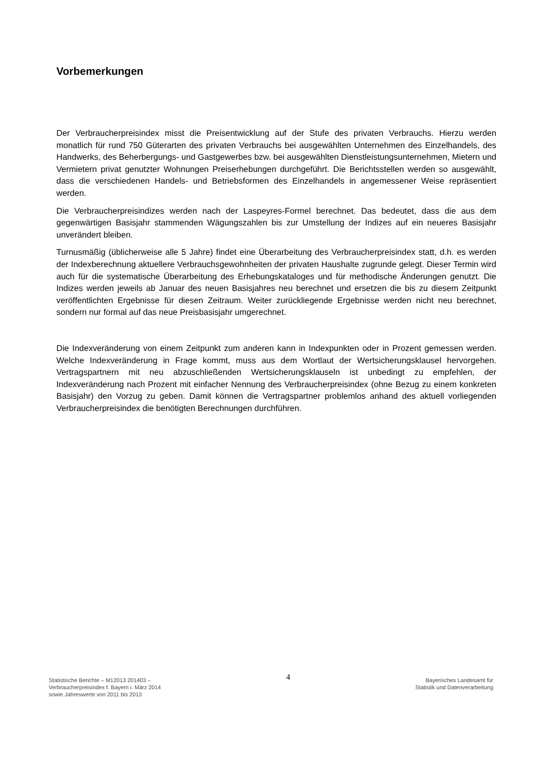Vorbemerkungen
Der Verbraucherpreisindex misst die Preisentwicklung auf der Stufe des privaten Verbrauchs. Hierzu werden monatlich für rund 750 Güterarten des privaten Verbrauchs bei ausgewählten Unternehmen des Einzelhandels, des Handwerks, des Beherbergungs- und Gastgewerbes bzw. bei ausgewählten Dienstleistungsunternehmen, Mietern und Vermietern privat genutzter Wohnungen Preiserhebungen durchgeführt. Die Berichtsstellen werden so ausgewählt, dass die verschiedenen Handels- und Betriebsformen des Einzelhandels in angemessener Weise repräsentiert werden.
Die Verbraucherpreisindizes werden nach der Laspeyres-Formel berechnet. Das bedeutet, dass die aus dem gegenwärtigen Basisjahr stammenden Wägungszahlen bis zur Umstellung der Indizes auf ein neueres Basisjahr unverändert bleiben.
Turnusmäßig (üblicherweise alle 5 Jahre) findet eine Überarbeitung des Verbraucherpreisindex statt, d.h. es werden der Indexberechnung aktuellere Verbrauchsgewohnheiten der privaten Haushalte zugrunde gelegt. Dieser Termin wird auch für die systematische Überarbeitung des Erhebungskataloges und für methodische Änderungen genutzt. Die Indizes werden jeweils ab Januar des neuen Basisjahres neu berechnet und ersetzen die bis zu diesem Zeitpunkt veröffentlichten Ergebnisse für diesen Zeitraum. Weiter zurückliegende Ergebnisse werden nicht neu berechnet, sondern nur formal auf das neue Preisbasisjahr umgerechnet.
Die Indexveränderung von einem Zeitpunkt zum anderen kann in Indexpunkten oder in Prozent gemessen werden. Welche Indexveränderung in Frage kommt, muss aus dem Wortlaut der Wertsicherungsklausel hervorgehen. Vertragspartnern mit neu abzuschließenden Wertsicherungsklauseln ist unbedingt zu empfehlen, der Indexveränderung nach Prozent mit einfacher Nennung des Verbraucherpreisindex (ohne Bezug zu einem konkreten Basisjahr) den Vorzug zu geben. Damit können die Vertragspartner problemlos anhand des aktuell vorliegenden Verbraucherpreisindex die benötigten Berechnungen durchführen.
Statistische Berichte – M12013 201403 –
Verbraucherpreisindex f. Bayern i. März 2014
sowie Jahreswerte von 2011 bis 2013
4
Bayerisches Landesamt für
Statistik und Datenverarbeitung